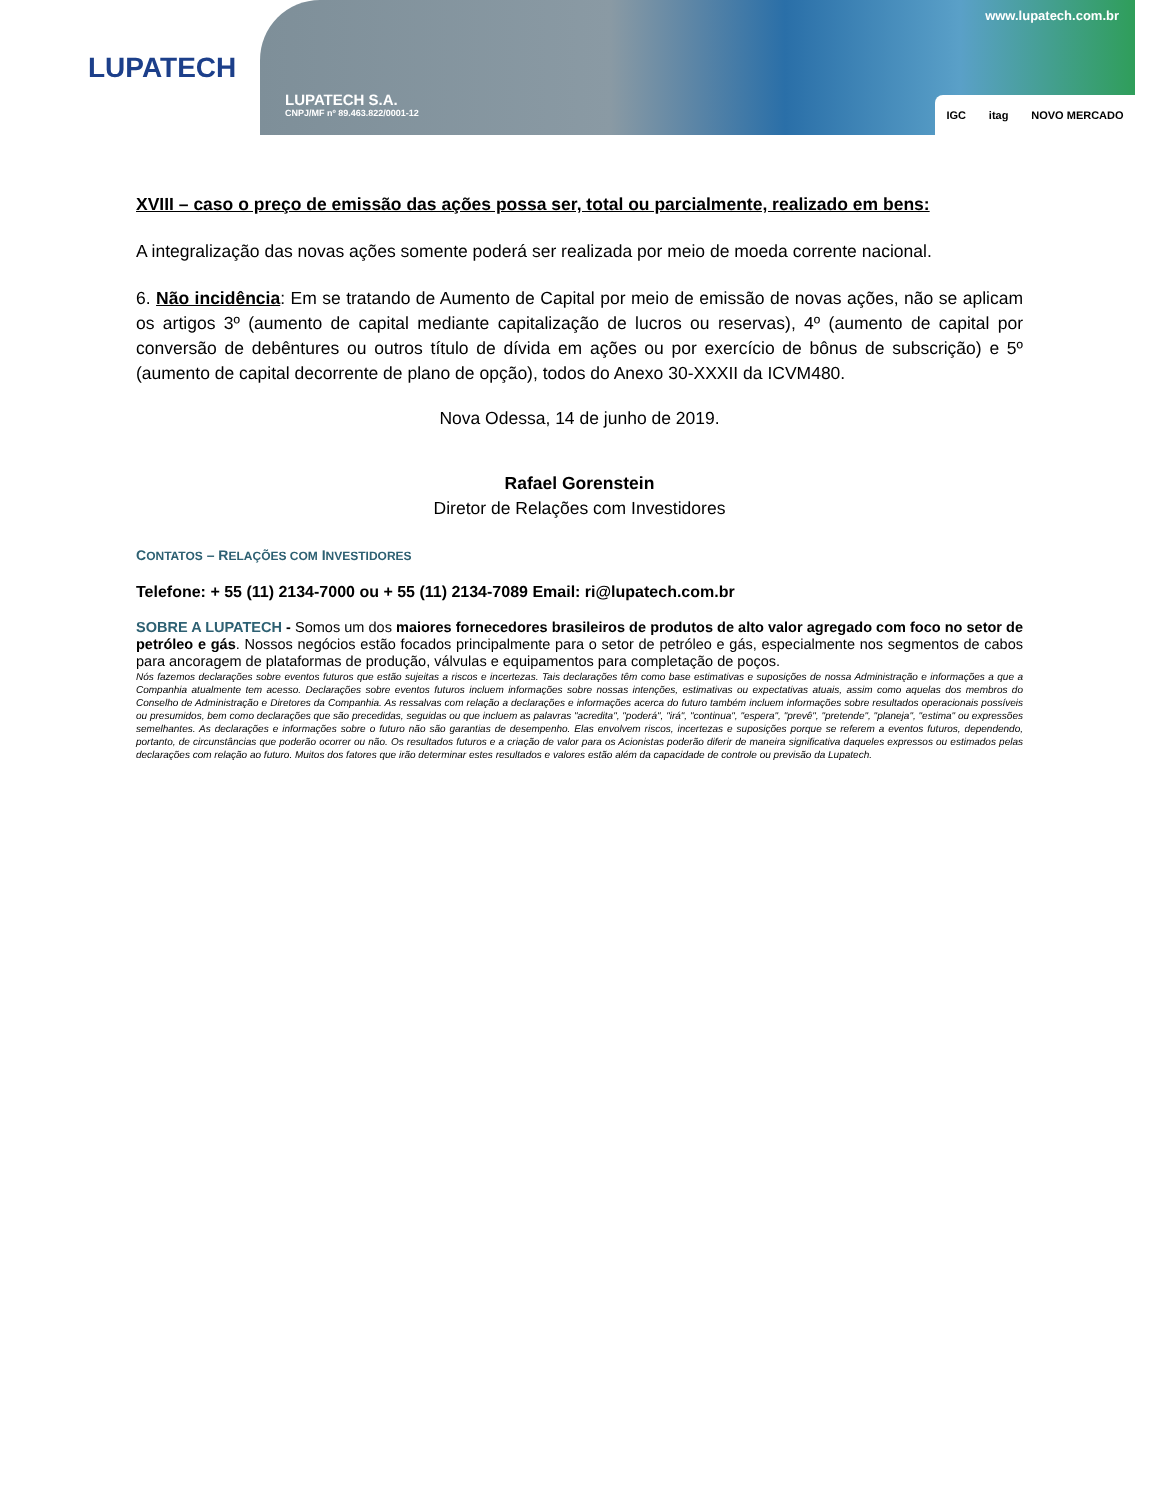LUPATECH
LUPATECH S.A.
CNPJ/MF nº 89.463.822/0001-12
www.lupatech.com.br
IGC itag NOVO MERCADO
XVIII – caso o preço de emissão das ações possa ser, total ou parcialmente, realizado em bens:
A integralização das novas ações somente poderá ser realizada por meio de moeda corrente nacional.
6. Não incidência: Em se tratando de Aumento de Capital por meio de emissão de novas ações, não se aplicam os artigos 3º (aumento de capital mediante capitalização de lucros ou reservas), 4º (aumento de capital por conversão de debêntures ou outros título de dívida em ações ou por exercício de bônus de subscrição) e 5º (aumento de capital decorrente de plano de opção), todos do Anexo 30-XXXII da ICVM480.
Nova Odessa, 14 de junho de 2019.
Rafael Gorenstein
Diretor de Relações com Investidores
CONTATOS – RELAÇÕES COM INVESTIDORES
Telefone: + 55 (11) 2134-7000 ou + 55 (11) 2134-7089 Email: ri@lupatech.com.br
SOBRE A LUPATECH - Somos um dos maiores fornecedores brasileiros de produtos de alto valor agregado com foco no setor de petróleo e gás. Nossos negócios estão focados principalmente para o setor de petróleo e gás, especialmente nos segmentos de cabos para ancoragem de plataformas de produção, válvulas e equipamentos para completação de poços.
Nós fazemos declarações sobre eventos futuros que estão sujeitas a riscos e incertezas. Tais declarações têm como base estimativas e suposições de nossa Administração e informações a que a Companhia atualmente tem acesso. Declarações sobre eventos futuros incluem informações sobre nossas intenções, estimativas ou expectativas atuais, assim como aquelas dos membros do Conselho de Administração e Diretores da Companhia. As ressalvas com relação a declarações e informações acerca do futuro também incluem informações sobre resultados operacionais possíveis ou presumidos, bem como declarações que são precedidas, seguidas ou que incluem as palavras "acredita", "poderá", "irá", "continua", "espera", "prevê", "pretende", "planeja", "estima" ou expressões semelhantes. As declarações e informações sobre o futuro não são garantias de desempenho. Elas envolvem riscos, incertezas e suposições porque se referem a eventos futuros, dependendo, portanto, de circunstâncias que poderão ocorrer ou não. Os resultados futuros e a criação de valor para os Acionistas poderão diferir de maneira significativa daqueles expressos ou estimados pelas declarações com relação ao futuro. Muitos dos fatores que irão determinar estes resultados e valores estão além da capacidade de controle ou previsão da Lupatech.